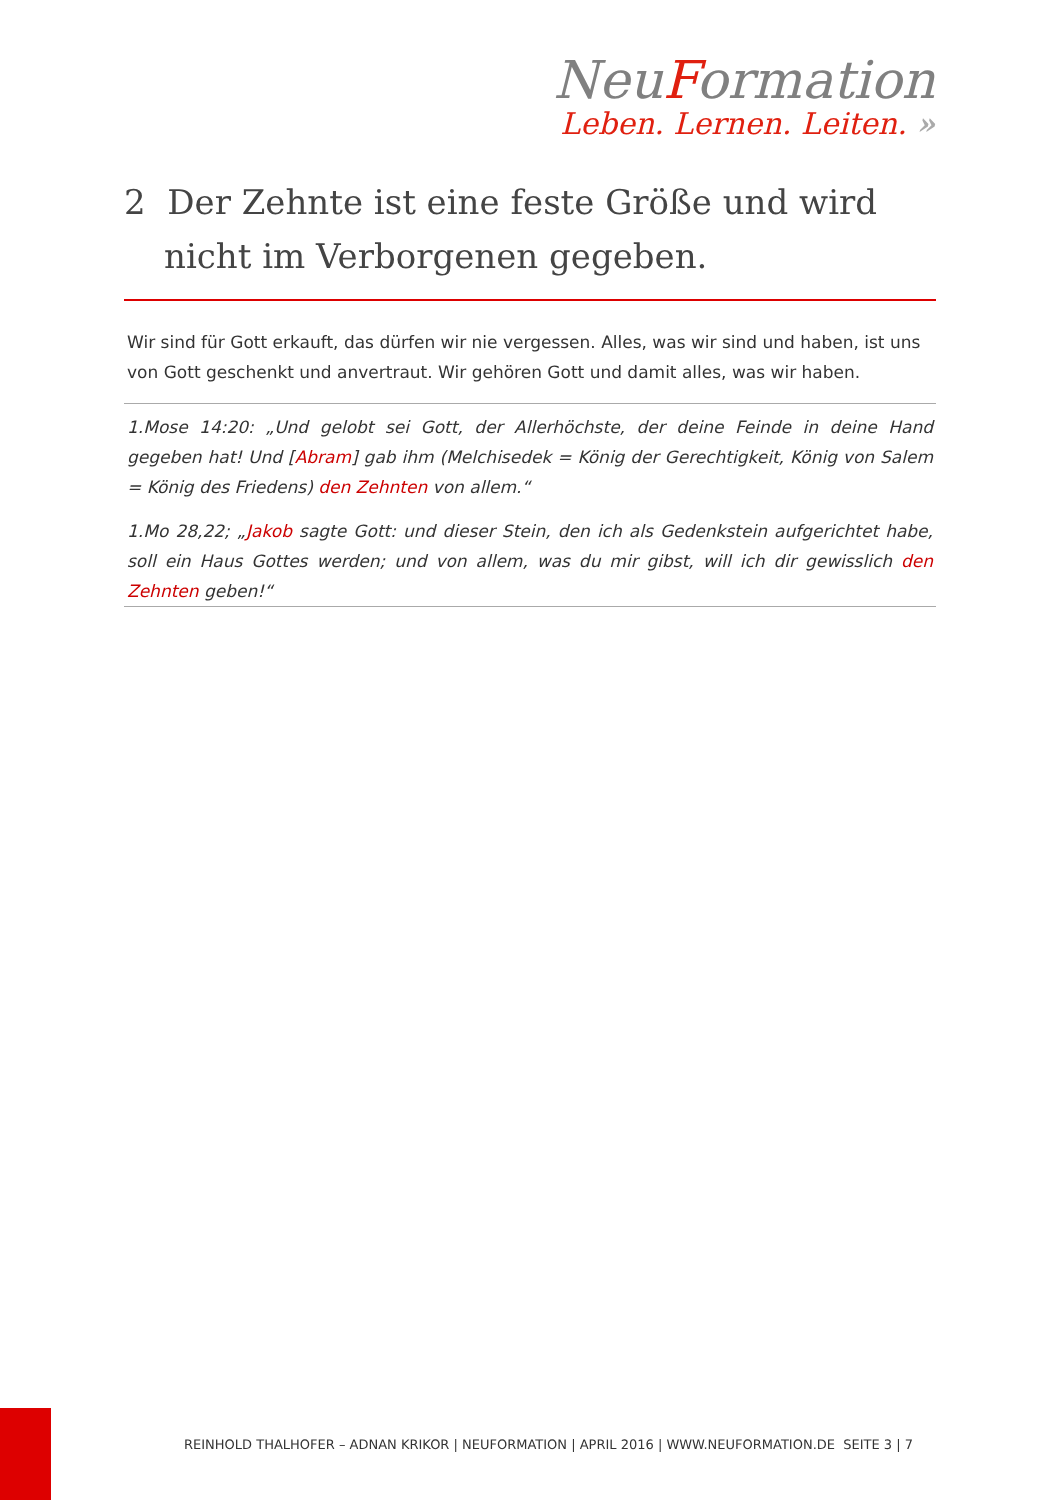NeuFormation
Leben. Lernen. Leiten. »
2 Der Zehnte ist eine feste Größe und wird nicht im Verborgenen gegeben.
Wir sind für Gott erkauft, das dürfen wir nie vergessen. Alles, was wir sind und haben, ist uns von Gott geschenkt und anvertraut. Wir gehören Gott und damit alles, was wir haben.
1.Mose 14:20: „Und gelobt sei Gott, der Allerhöchste, der deine Feinde in deine Hand gegeben hat! Und [Abram] gab ihm (Melchisedek = König der Gerechtigkeit, König von Salem = König des Friedens) den Zehnten von allem.“
1.Mo 28,22; „Jakob sagte Gott: und dieser Stein, den ich als Gedenkstein aufgerichtet habe, soll ein Haus Gottes werden; und von allem, was du mir gibst, will ich dir gewisslich den Zehnten geben!“
REINHOLD THALHOFER – ADNAN KRIKOR | NEUFORMATION | APRIL 2016 | WWW.NEUFORMATION.DE SEITE 3 | 7